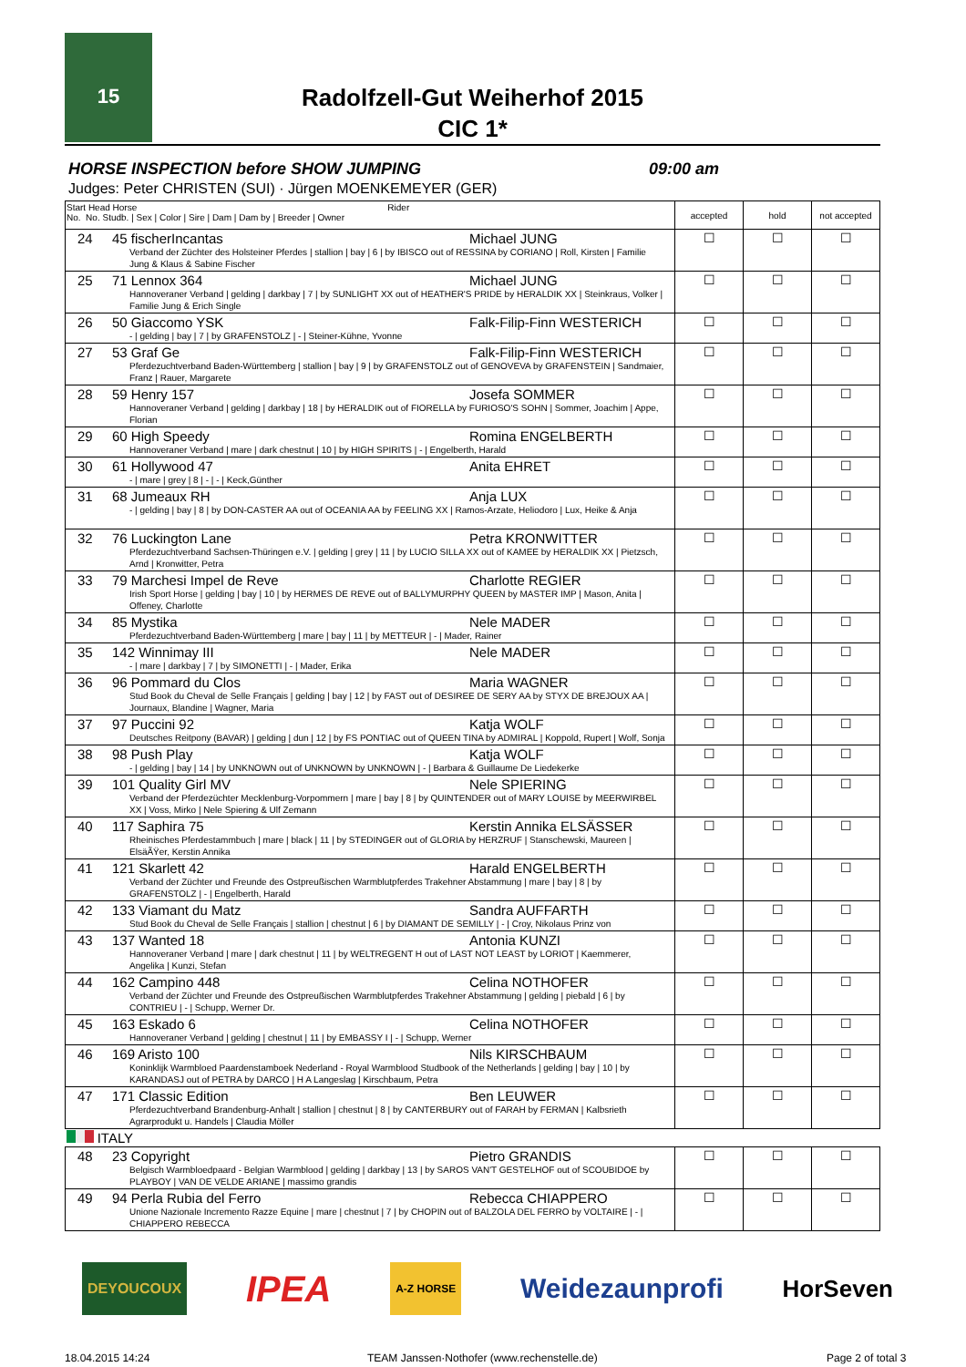15
Radolfzell-Gut Weiherhof 2015
CIC 1*
HORSE INSPECTION before SHOW JUMPING 09:00 am
Judges: Peter CHRISTEN (SUI) · Jürgen MOENKEMEYER (GER)
| Start Head Horse Rider No. No. Studb. / Sex / Color / Sire / Dam / Dam by / Breeder / Owner | accepted | hold | not accepted |
| --- | --- | --- | --- |
| 24 45 fischerIncantas Michael JUNG Verband der Züchter des Holsteiner Pferdes / stallion / bay / 6 / by IBISCO out of RESSINA by CORIANO / Roll, Kirsten / Familie Jung & Klaus & Sabine Fischer | ☐ | ☐ | ☐ |
| 25 71 Lennox 364 Michael JUNG Hannoveraner Verband / gelding / darkbay / 7 / by SUNLIGHT XX out of HEATHER'S PRIDE by HERALDIK XX / Steinkraus, Volker / Familie Jung & Erich Single | ☐ | ☐ | ☐ |
| 26 50 Giaccomo YSK Falk-Filip-Finn WESTERICH - / gelding / bay / 7 / by GRAFENSTOLZ / - / Steiner-Kühne, Yvonne | ☐ | ☐ | ☐ |
| 27 53 Graf Ge Falk-Filip-Finn WESTERICH Pferdezuchtverband Baden-Württemberg / stallion / bay / 9 / by GRAFENSTOLZ out of GENOVEVA by GRAFENSTEIN / Sandmaier, Franz / Rauer, Margarete | ☐ | ☐ | ☐ |
| 28 59 Henry 157 Josefa SOMMER Hannoveraner Verband / gelding / darkbay / 18 / by HERALDIK out of FIORELLA by FURIOSO'S SOHN / Sommer, Joachim / Appe, Florian | ☐ | ☐ | ☐ |
| 29 60 High Speedy Romina ENGELBERTH Hannoveraner Verband / mare / dark chestnut / 10 / by HIGH SPIRITS / - / Engelberth, Harald | ☐ | ☐ | ☐ |
| 30 61 Hollywood 47 Anita EHRET - / mare / grey / 8 / - / - / Keck,Günther | ☐ | ☐ | ☐ |
| 31 68 Jumeaux RH Anja LUX - / gelding / bay / 8 / by DON-CASTER AA out of OCEANIA AA by FEELING XX / Ramos-Arzate, Heliodoro / Lux, Heike & Anja | ☐ | ☐ | ☐ |
| 32 76 Luckington Lane Petra KRONWITTER Pferdezuchtverband Sachsen-Thüringen e.V. / gelding / grey / 11 / by LUCIO SILLA XX out of KAMEE by HERALDIK XX / Pietzsch, Arnd / Kronwitter, Petra | ☐ | ☐ | ☐ |
| 33 79 Marchesi Impel de Reve Charlotte REGIER Irish Sport Horse / gelding / bay / 10 / by HERMES DE REVE out of BALLYMURPHY QUEEN by MASTER IMP / Mason, Anita / Offeney, Charlotte | ☐ | ☐ | ☐ |
| 34 85 Mystika Nele MADER Pferdezuchtverband Baden-Württemberg / mare / bay / 11 / by METTEUR / - / Mader, Rainer | ☐ | ☐ | ☐ |
| 35 142 Winnimay III Nele MADER - / mare / darkbay / 7 / by SIMONETTI / - / Mader, Erika | ☐ | ☐ | ☐ |
| 36 96 Pommard du Clos Maria WAGNER Stud Book du Cheval de Selle Français / gelding / bay / 12 / by FAST out of DESIREE DE SERY AA by STYX DE BREJOUX AA / Journaux, Blandine / Wagner, Maria | ☐ | ☐ | ☐ |
| 37 97 Puccini 92 Katja WOLF Deutsches Reitpony (BAVAR) / gelding / dun / 12 / by FS PONTIAC out of QUEEN TINA by ADMIRAL / Koppold, Rupert / Wolf, Sonja | ☐ | ☐ | ☐ |
| 38 98 Push Play Katja WOLF - / gelding / bay / 14 / by UNKNOWN out of UNKNOWN by UNKNOWN / - / Barbara & Guillaume De Liedekerke | ☐ | ☐ | ☐ |
| 39 101 Quality Girl MV Nele SPIERING Verband der Pferdezüchter Mecklenburg-Vorpommern / mare / bay / 8 / by QUINTENDER out of MARY LOUISE by MEERWIRBEL XX / Voss, Mirko / Nele Spiering & Ulf Zemann | ☐ | ☐ | ☐ |
| 40 117 Saphira 75 Kerstin Annika ELSÄSSER Rheinisches Pferdestammbuch / mare / black / 11 / by STEDINGER out of GLORIA by HERZRUF / Stanschewski, Maureen / ElsäÃŸer, Kerstin Annika | ☐ | ☐ | ☐ |
| 41 121 Skarlett 42 Harald ENGELBERTH Verband der Züchter und Freunde des Ostpreußischen Warmblutpferdes Trakehner Abstammung / mare / bay / 8 / by GRAFENSTOLZ / - / Engelberth, Harald | ☐ | ☐ | ☐ |
| 42 133 Viamant du Matz Sandra AUFFARTH Stud Book du Cheval de Selle Français / stallion / chestnut / 6 / by DIAMANT DE SEMILLY / - / Croy, Nikolaus Prinz von | ☐ | ☐ | ☐ |
| 43 137 Wanted 18 Antonia KUNZI Hannoveraner Verband / mare / dark chestnut / 11 / by WELTREGENT H out of LAST NOT LEAST by LORIOT / Kaemmerer, Angelika / Kunzi, Stefan | ☐ | ☐ | ☐ |
| 44 162 Campino 448 Celina NOTHOFER Verband der Züchter und Freunde des Ostpreußischen Warmblutpferdes Trakehner Abstammung / gelding / piebald / 6 / by CONTRIEU / - / Schupp, Werner Dr. | ☐ | ☐ | ☐ |
| 45 163 Eskado 6 Celina NOTHOFER Hannoveraner Verband / gelding / chestnut / 11 / by EMBASSY I / - / Schupp, Werner | ☐ | ☐ | ☐ |
| 46 169 Aristo 100 Nils KIRSCHBAUM Koninklijk Warmbloed Paardenstamboek Nederland - Royal Warmblood Studbook of the Netherlands / gelding / bay / 10 / by KARANDASJ out of PETRA by DARCO / H A Langeslag / Kirschbaum, Petra | ☐ | ☐ | ☐ |
| 47 171 Classic Edition Ben LEUWER Pferdezuchtverband Brandenburg-Anhalt / stallion / chestnut / 8 / by CANTERBURY out of FARAH by FERMAN / Kalbsrieth Agrarprodukt u. Handels / Claudia Möller | ☐ | ☐ | ☐ |
| ITALY | | | |
| 48 23 Copyright Pietro GRANDIS Belgisch Warmbloedpaard - Belgian Warmblood / gelding / darkbay / 13 / by SAROS VAN'T GESTELHOF out of SCOUBIDOE by PLAYBOY / VAN DE VELDE ARIANE / massimo grandis | ☐ | ☐ | ☐ |
| 49 94 Perla Rubia del Ferro Rebecca CHIAPPERO Unione Nazionale Incremento Razze Equine / mare / chestnut / 7 / by CHOPIN out of BALZOLA DEL FERRO by VOLTAIRE / - / CHIAPPERO REBECCA | ☐ | ☐ | ☐ |
DEYOUCOUX IPEA A-Z HORSE Weidezaunprofi HorSeven
18.04.2015 14:24
TEAM Janssen·Nothofer (www.rechenstelle.de)
Page 2 of total 3